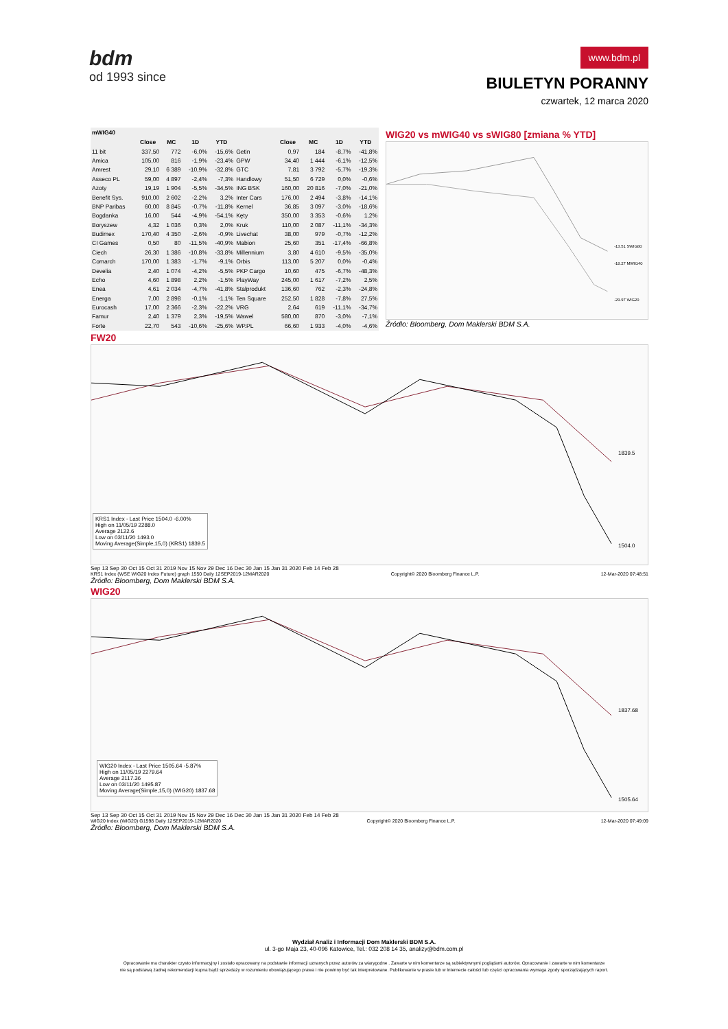bdm
od 1993 since
www.bdm.pl
BIULETYN PORANNY
czwartek, 12 marca 2020
| mWIG40 | | | | | | | | | |
| --- | --- | --- | --- | --- | --- | --- | --- | --- | --- |
| | Close | MC | 1D | YTD | | Close | MC | 1D | YTD |
| 11 bit | 337,50 | 772 | -6,0% | -15,6% | Getin | 0,97 | 184 | -8,7% | -41,8% |
| Amica | 105,00 | 816 | -1,9% | -23,4% | GPW | 34,40 | 1 444 | -6,1% | -12,5% |
| Amrest | 29,10 | 6 389 | -10,9% | -32,8% | GTC | 7,81 | 3 792 | -5,7% | -19,3% |
| Asseco PL | 59,00 | 4 897 | -2,4% | -7,3% | Handlowy | 51,50 | 6 729 | 0,0% | -0,6% |
| Azoty | 19,19 | 1 904 | -5,5% | -34,5% | ING BSK | 160,00 | 20 816 | -7,0% | -21,0% |
| Benefit Sys. | 910,00 | 2 602 | -2,2% | 3,2% | Inter Cars | 176,00 | 2 494 | -3,8% | -14,1% |
| BNP Paribas | 60,00 | 8 845 | -0,7% | -11,8% | Kernel | 36,85 | 3 097 | -3,0% | -18,6% |
| Bogdanka | 16,00 | 544 | -4,9% | -54,1% | Kęty | 350,00 | 3 353 | -0,6% | 1,2% |
| Boryszew | 4,32 | 1 036 | 0,3% | 2,0% | Kruk | 110,00 | 2 087 | -11,1% | -34,3% |
| Budimex | 170,40 | 4 350 | -2,6% | -0,9% | Livechat | 38,00 | 979 | -0,7% | -12,2% |
| CI Games | 0,50 | 80 | -11,5% | -40,9% | Mabion | 25,60 | 351 | -17,4% | -66,8% |
| Ciech | 26,30 | 1 386 | -10,8% | -33,8% | Millennium | 3,80 | 4 610 | -9,5% | -35,0% |
| Comarch | 170,00 | 1 383 | -1,7% | -9,1% | Orbis | 113,00 | 5 207 | 0,0% | -0,4% |
| Develia | 2,40 | 1 074 | -4,2% | -5,5% | PKP Cargo | 10,60 | 475 | -6,7% | -48,3% |
| Echo | 4,60 | 1 898 | 2,2% | -1,5% | PlayWay | 245,00 | 1 617 | -7,2% | 2,5% |
| Enea | 4,61 | 2 034 | -4,7% | -41,8% | Stalprodukt | 136,60 | 762 | -2,3% | -24,8% |
| Energa | 7,00 | 2 898 | -0,1% | -1,1% | Ten Square | 252,50 | 1 828 | -7,8% | 27,5% |
| Eurocash | 17,00 | 2 366 | -2,3% | -22,2% | VRG | 2,64 | 619 | -11,1% | -34,7% |
| Famur | 2,40 | 1 379 | 2,3% | -19,5% | Wawel | 580,00 | 870 | -3,0% | -7,1% |
| Forte | 22,70 | 543 | -10,6% | -25,6% | WP.PL | 66,60 | 1 933 | -4,0% | -4,6% |
WIG20 vs mWIG40 vs sWIG80 [zmiana % YTD]
-13.51 SWIG80
-18.27 MWIG40
-29.97 WIG20
Źródło: Bloomberg, Dom Maklerski BDM S.A.
FW20
1839.5
1504.0
KRS1 Index - Last Price 1504.0 -6.00%
High on 11/05/19 2288.0
Average 2122.6
Low on 03/11/20 1493.0
Moving Average(Simple,15,0) (KRS1) 1839.5
Sep 13 Sep 30 Oct 15 Oct 31 2019 Nov 15 Nov 29 Dec 16 Dec 30 Jan 15 Jan 31 2020 Feb 14 Feb 28
KRS1 Index (WSE WIG20 Index Future) graph 1550 Daily 12SEP2019-12MAR2020 Copyright© 2020 Bloomberg Finance L.P. 12-Mar-2020 07:48:51
Źródło: Bloomberg, Dom Maklerski BDM S.A.
WIG20
1837.68
1505.64
WIG20 Index - Last Price 1505.64 -5.87%
High on 11/05/19 2279.64
Average 2117.36
Low on 03/11/20 1495.87
Moving Average(Simple,15,0) (WIG20) 1837.68
Sep 13 Sep 30 Oct 15 Oct 31 2019 Nov 15 Nov 29 Dec 16 Dec 30 Jan 15 Jan 31 2020 Feb 14 Feb 28
WIG20 Index (WIG20) G1598 Daily 12SEP2019-12MAR2020 Copyright© 2020 Bloomberg Finance L.P. 12-Mar-2020 07:49:09
Źródło: Bloomberg, Dom Maklerski BDM S.A.
Wydział Analiz i Informacji Dom Maklerski BDM S.A.
ul. 3-go Maja 23, 40-096 Katowice, Tel.: 032 208 14 35, analizy@bdm.com.pl
Opracowanie ma charakter czysto informacyjny i zostało opracowany na podstawie informacji uznanych przez autorów za wiarygodne . Zawarte w nim komentarze są subiektywnymi poglądami autorów. Opracowanie i zawarte w nim komentarze
nie są podstawą żadnej rekomendacji kupna bądź sprzedaży w rozumieniu obowiązującego prawa i nie powinny być tak interpretowane. Publikowanie w prasie lub w Internecie całości lub części opracowania wymaga zgody sporządzających raport.